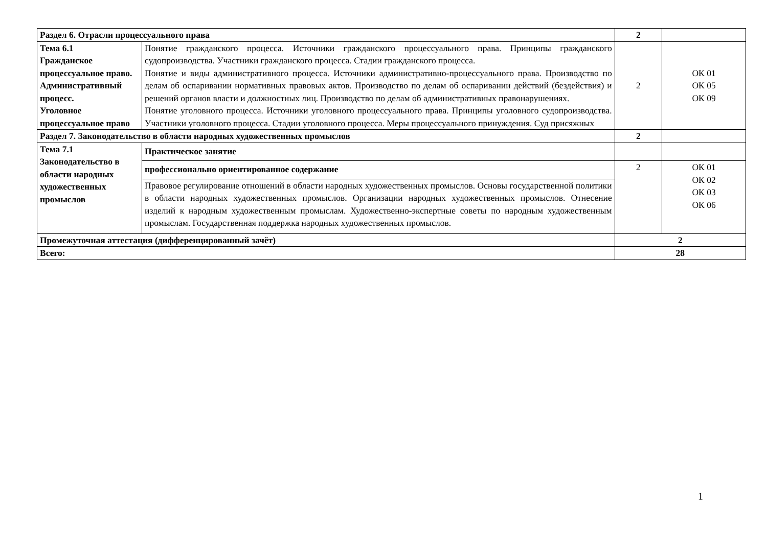| Раздел 6. Отрасли процессуального права | | 2 | |
| Тема 6.1 Гражданское процессуальное право. Административный процесс. Уголовное процессуальное право | Понятие гражданского процесса. Источники гражданского процессуального права. Принципы гражданского судопроизводства. Участники гражданского процесса. Стадии гражданского процесса. Понятие и виды административного процесса. Источники административно-процессуального права. Производство по делам об оспаривании нормативных правовых актов. Производство по делам об оспаривании действий (бездействия) и решений органов власти и должностных лиц. Производство по делам об административных правонарушениях. Понятие уголовного процесса. Источники уголовного процессуального права. Принципы уголовного судопроизводства. Участники уголовного процесса. Стадии уголовного процесса. Меры процессуального принуждения. Суд присяжных | 2 | ОК 01 ОК 05 ОК 09 |
| Раздел 7. Законодательство в области народных художественных промыслов | | 2 | |
| Тема 7.1 Законодательство в области народных художественных промыслов | Практическое занятие | | |
| | профессионально ориентированное содержание | 2 | ОК 01 ОК 02 ОК 03 ОК 06 |
| | Правовое регулирование отношений в области народных художественных промыслов. Основы государственной политики в области народных художественных промыслов. Организации народных художественных промыслов. Отнесение изделий к народным художественным промыслам. Художественно-экспертные советы по народным художественным промыслам. Государственная поддержка народных художественных промыслов. | | |
| Промежуточная аттестация (дифференцированный зачёт) | | 2 | |
| Всего: | | 28 | |
1